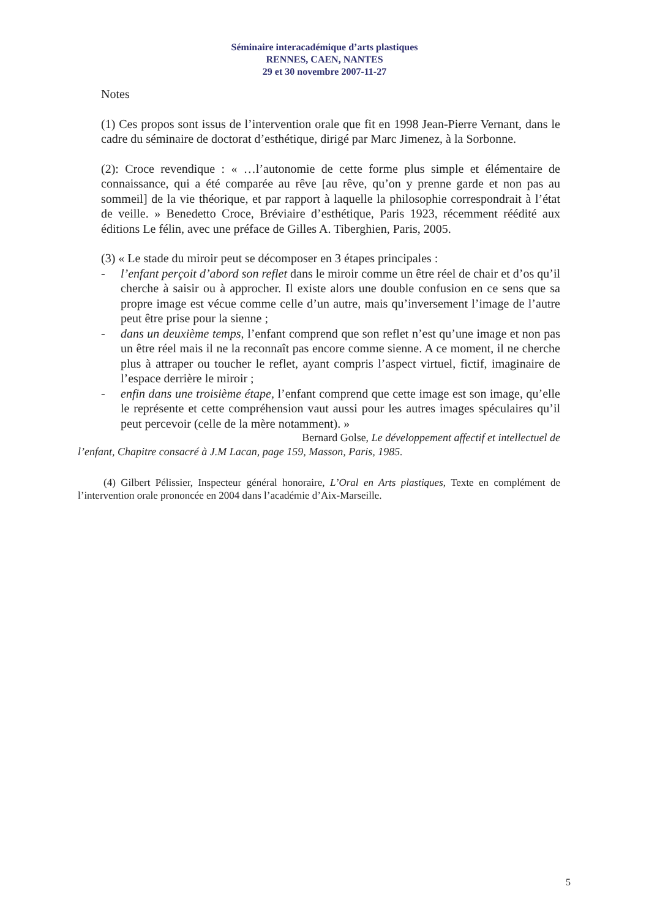Séminaire interacadémique d’arts plastiques
RENNES, CAEN, NANTES
29 et 30 novembre 2007-11-27
Notes
(1) Ces propos sont issus de l’intervention orale que fit en 1998 Jean-Pierre Vernant, dans le cadre du séminaire de doctorat d’esthétique, dirigé par Marc Jimenez, à la Sorbonne.
(2): Croce revendique : « …l’autonomie de cette forme plus simple et élémentaire de connaissance, qui a été comparée au rêve [au rêve, qu’on y prenne garde et non pas au sommeil] de la vie théorique, et par rapport à laquelle la philosophie correspondrait à l’état de veille. » Benedetto Croce, Bréviaire d’esthétique, Paris 1923, récemment réédité aux éditions Le félin, avec une préface de Gilles A. Tiberghien, Paris, 2005.
(3) « Le stade du miroir peut se décomposer en 3 étapes principales :
- l’enfant perçoit d’abord son reflet dans le miroir comme un être réel de chair et d’os qu’il cherche à saisir ou à approcher. Il existe alors une double confusion en ce sens que sa propre image est vécue comme celle d’un autre, mais qu’inversement l’image de l’autre peut être prise pour la sienne ;
- dans un deuxième temps, l’enfant comprend que son reflet n’est qu’une image et non pas un être réel mais il ne la reconnaît pas encore comme sienne. A ce moment, il ne cherche plus à attraper ou toucher le reflet, ayant compris l’aspect virtuel, fictif, imaginaire de l’espace derrière le miroir ;
- enfin dans une troisième étape, l’enfant comprend que cette image est son image, qu’elle le représente et cette compréhension vaut aussi pour les autres images spéculaires qu’il peut percevoir (celle de la mère notamment). »
Bernard Golse, Le développement affectif et intellectuel de
l’enfant, Chapitre consacré à J.M Lacan, page 159, Masson, Paris, 1985.
(4) Gilbert Pélissier, Inspecteur général honoraire, L’Oral en Arts plastiques, Texte en complément de l’intervention orale prononcée en 2004 dans l’académie d’Aix-Marseille.
5